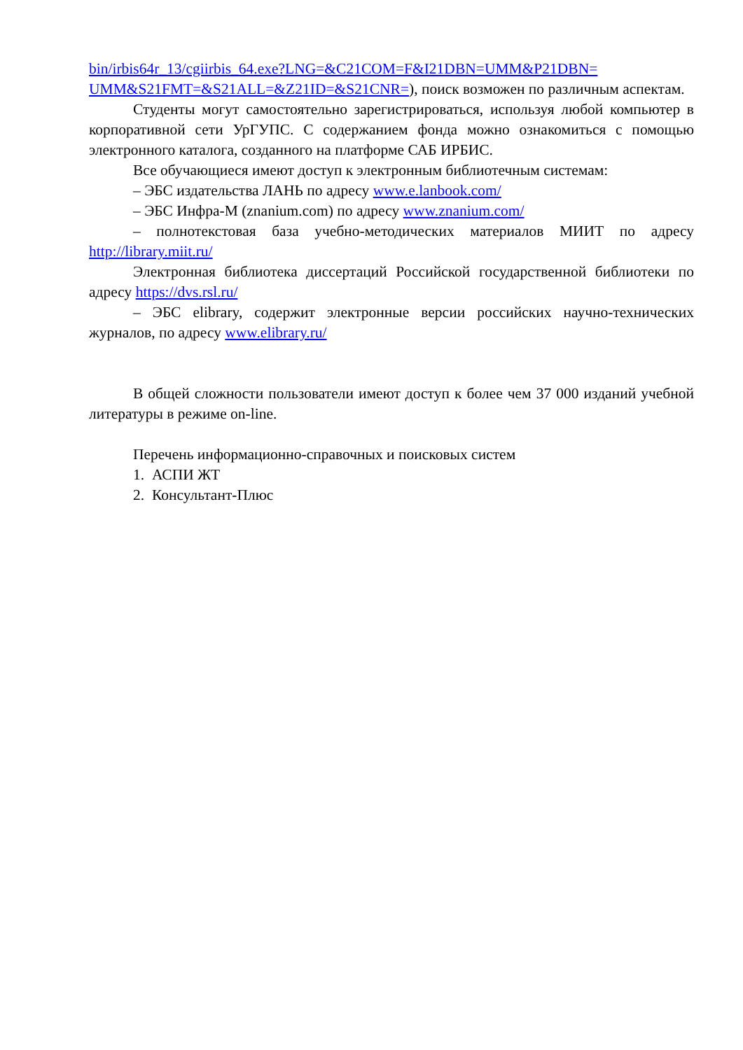bin/irbis64r_13/cgiirbis_64.exe?LNG=&C21COM=F&I21DBN=UMM&P21DBN= UMM&S21FMT=&S21ALL=&Z21ID=&S21CNR=), поиск возможен по различным аспектам.
Студенты могут самостоятельно зарегистрироваться, используя любой компьютер в корпоративной сети УрГУПС. С содержанием фонда можно ознакомиться с помощью электронного каталога, созданного на платформе САБ ИРБИС.
Все обучающиеся имеют доступ к электронным библиотечным системам:
– ЭБС издательства ЛАНЬ по адресу www.e.lanbook.com/
– ЭБС Инфра-М (znanium.com) по адресу www.znanium.com/
– полнотекстовая база учебно-методических материалов МИИТ по адресу http://library.miit.ru/
Электронная библиотека диссертаций Российской государственной библиотеки по адресу https://dvs.rsl.ru/
– ЭБС elibrary, содержит электронные версии российских научно-технических журналов, по адресу www.elibrary.ru/
В общей сложности пользователи имеют доступ к более чем 37 000 изданий учебной литературы в режиме on-line.
Перечень информационно-справочных и поисковых систем
1. АСПИ ЖТ
2. Консультант-Плюс